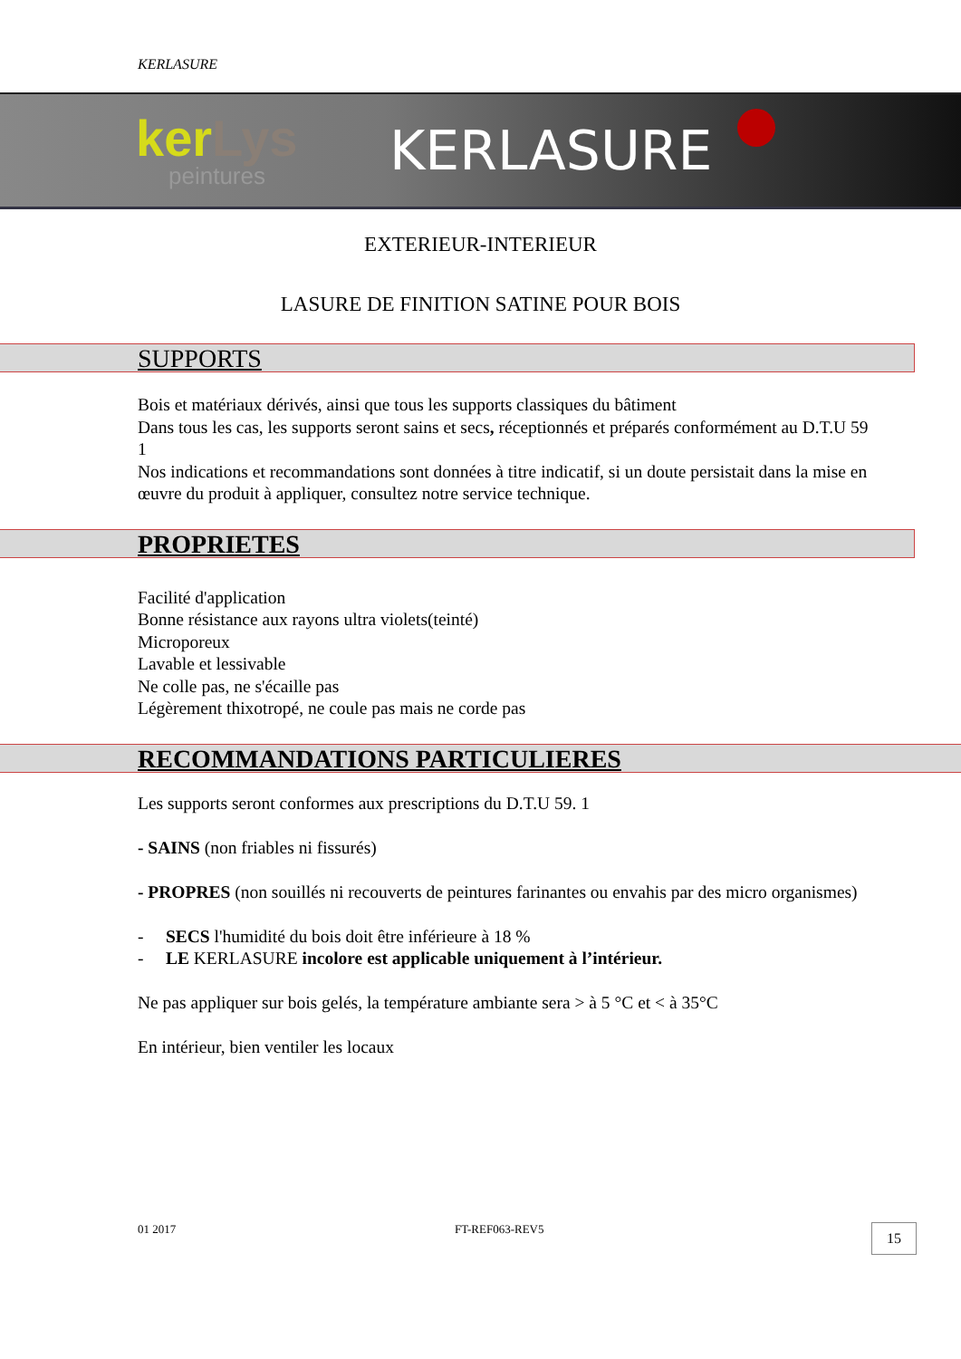KERLASURE
kerLys
peintures
KERLASURE
EXTERIEUR-INTERIEUR
LASURE DE FINITION SATINE POUR BOIS
SUPPORTS
Bois et matériaux dérivés, ainsi que tous les supports classiques du bâtiment
Dans tous les cas, les supports seront sains et secs, réceptionnés et préparés conformément au D.T.U 59 1
Nos indications et recommandations sont données à titre indicatif, si un doute persistait dans la mise en œuvre du produit à appliquer, consultez notre service technique.
PROPRIETES
Facilité d'application
Bonne résistance aux rayons ultra violets(teinté)
Microporeux
Lavable et lessivable
Ne colle pas, ne s'écaille pas
Légèrement thixotropé, ne coule pas mais ne corde pas
RECOMMANDATIONS PARTICULIERES
Les supports seront conformes aux prescriptions du D.T.U 59. 1
- SAINS (non friables ni fissurés)
- PROPRES (non souillés ni recouverts de peintures farinantes ou envahis par des micro organismes)
- SECS l'humidité du bois doit être inférieure à 18 %
- LE KERLASURE incolore est applicable uniquement à l’intérieur.
Ne pas appliquer sur bois gelés, la température ambiante sera > à 5 °C et < à 35°C
En intérieur, bien ventiler les locaux
01 2017 FT-REF063-REV5 15